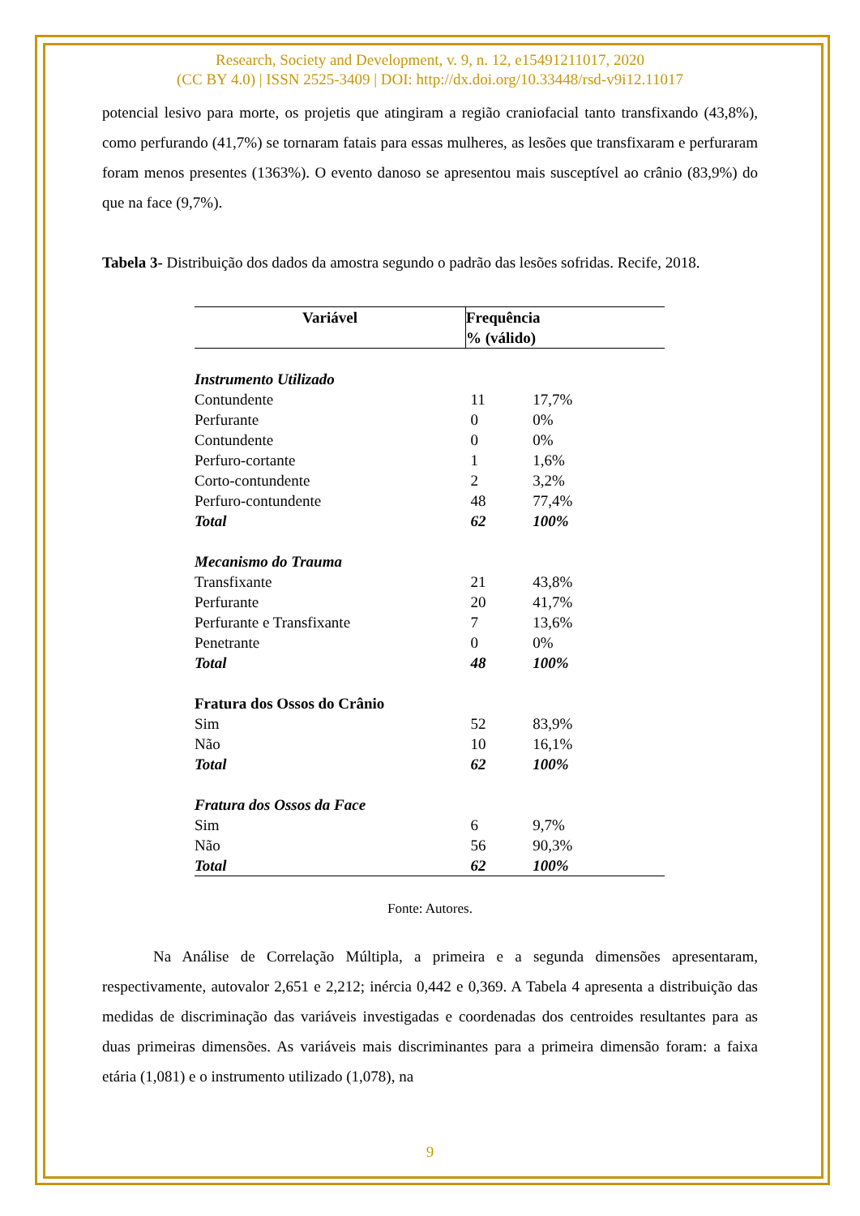Research, Society and Development, v. 9, n. 12, e15491211017, 2020
(CC BY 4.0) | ISSN 2525-3409 | DOI: http://dx.doi.org/10.33448/rsd-v9i12.11017
potencial lesivo para morte, os projetis que atingiram a região craniofacial tanto transfixando (43,8%), como perfurando (41,7%) se tornaram fatais para essas mulheres, as lesões que transfixaram e perfuraram foram menos presentes (1363%). O evento danoso se apresentou mais susceptível ao crânio (83,9%) do que na face (9,7%).
Tabela 3- Distribuição dos dados da amostra segundo o padrão das lesões sofridas. Recife, 2018.
| Variável | Frequência % (válido) | |
| --- | --- | --- |
| Instrumento Utilizado | | |
| Contundente | 11 | 17,7% |
| Perfurante | 0 | 0% |
| Contundente | 0 | 0% |
| Perfuro-cortante | 1 | 1,6% |
| Corto-contundente | 2 | 3,2% |
| Perfuro-contundente | 48 | 77,4% |
| Total | 62 | 100% |
| Mecanismo do Trauma | | |
| Transfixante | 21 | 43,8% |
| Perfurante | 20 | 41,7% |
| Perfurante e Transfixante | 7 | 13,6% |
| Penetrante | 0 | 0% |
| Total | 48 | 100% |
| Fratura dos Ossos do Crânio | | |
| Sim | 52 | 83,9% |
| Não | 10 | 16,1% |
| Total | 62 | 100% |
| Fratura dos Ossos da Face | | |
| Sim | 6 | 9,7% |
| Não | 56 | 90,3% |
| Total | 62 | 100% |
Fonte: Autores.
Na Análise de Correlação Múltipla, a primeira e a segunda dimensões apresentaram, respectivamente, autovalor 2,651 e 2,212; inércia 0,442 e 0,369. A Tabela 4 apresenta a distribuição das medidas de discriminação das variáveis investigadas e coordenadas dos centroides resultantes para as duas primeiras dimensões. As variáveis mais discriminantes para a primeira dimensão foram: a faixa etária (1,081) e o instrumento utilizado (1,078), na
9